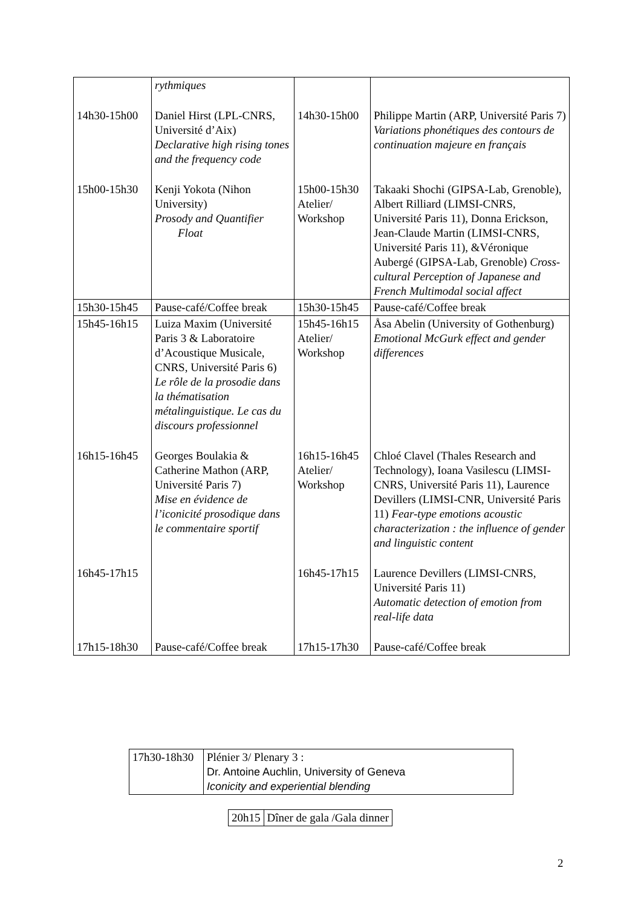| | rythmiques | | |
| 14h30-15h00 | Daniel Hirst (LPL-CNRS, Université d’Aix) Declarative high rising tones and the frequency code | 14h30-15h00 | Philippe Martin (ARP, Université Paris 7) Variations phonétiques des contours de continuation majeure en français |
| 15h00-15h30 | Kenji Yokota (Nihon University) Prosody and Quantifier Float | 15h00-15h30 Atelier/ Workshop | Takaaki Shochi (GIPSA-Lab, Grenoble), Albert Rilliard (LIMSI-CNRS, Université Paris 11), Donna Erickson, Jean-Claude Martin (LIMSI-CNRS, Université Paris 11), &Véronique Aubergé (GIPSA-Lab, Grenoble) Cross-cultural Perception of Japanese and French Multimodal social affect |
| 15h30-15h45 | Pause-café/Coffee break | 15h30-15h45 | Pause-café/Coffee break |
| 15h45-16h15 | Luiza Maxim (Université Paris 3 & Laboratoire d’Acoustique Musicale, CNRS, Université Paris 6) Le rôle de la prosodie dans la thématisation métalinguistique. Le cas du discours professionnel | 15h45-16h15 Atelier/ Workshop | Åsa Abelin (University of Gothenburg) Emotional McGurk effect and gender differences |
| 16h15-16h45 | Georges Boulakia & Catherine Mathon (ARP, Université Paris 7) Mise en évidence de l’iconicité prosodique dans le commentaire sportif | 16h15-16h45 Atelier/ Workshop | Chloé Clavel (Thales Research and Technology), Ioana Vasilescu (LIMSI-CNRS, Université Paris 11), Laurence Devillers (LIMSI-CNR, Université Paris 11) Fear-type emotions acoustic characterization : the influence of gender and linguistic content |
| 16h45-17h15 | | 16h45-17h15 | Laurence Devillers (LIMSI-CNRS, Université Paris 11) Automatic detection of emotion from real-life data |
| 17h15-18h30 | Pause-café/Coffee break | 17h15-17h30 | Pause-café/Coffee break |
| 17h30-18h30 | Plénier 3/ Plenary 3 : Dr. Antoine Auchlin, University of Geneva Iconicity and experiential blending |
| 20h15 | Dîner de gala /Gala dinner |
2